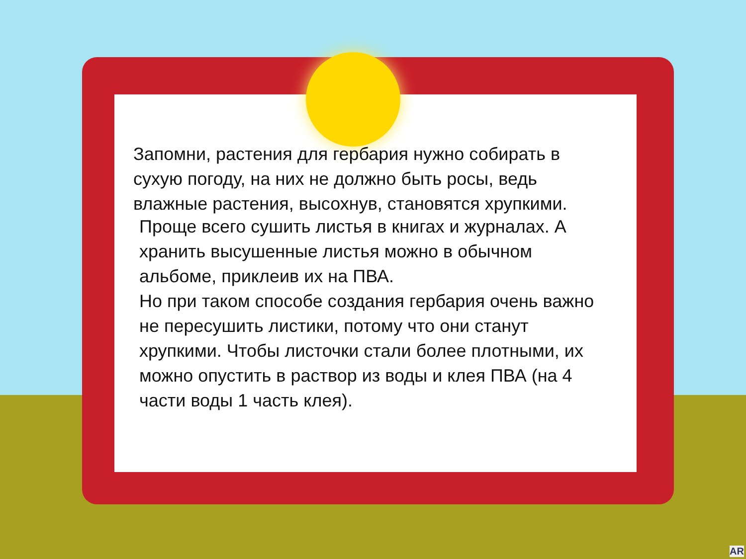Запомни, растения для гербария нужно собирать в сухую погоду, на них не должно быть росы, ведь влажные растения, высохнув, становятся хрупкими.
Проще всего сушить листья в книгах и журналах. А хранить высушенные листья можно в обычном альбоме, приклеив их на ПВА.
Но при таком способе создания гербария очень важно не пересушить листики, потому что они станут хрупкими. Чтобы листочки стали более плотными, их можно опустить в раствор из воды и клея ПВА (на 4 части воды 1 часть клея).
AR